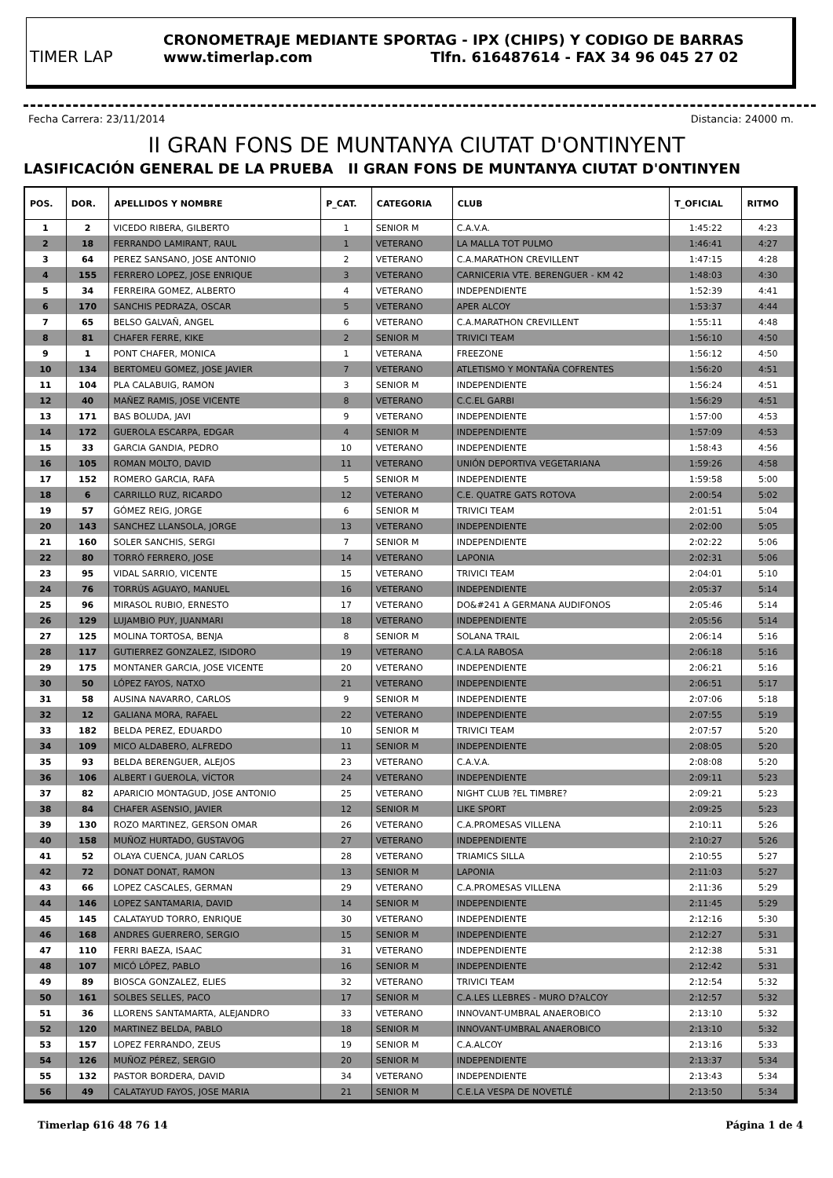TIMER LAP
CRONOMETRAJE MEDIANTE SPORTAG - IPX (CHIPS) Y CODIGO DE BARRAS
www.timerlap.com Tlfn. 616487614 - FAX 34 96 045 27 02
Fecha Carrera: 23/11/2014 Distancia: 24000 m.
II GRAN FONS DE MUNTANYA CIUTAT D'ONTINYENT
LASIFICACIÓN GENERAL DE LA PRUEBA II GRAN FONS DE MUNTANYA CIUTAT D'ONTINYEN
| POS. | DOR. | APELLIDOS Y NOMBRE | P_CAT. | CATEGORIA | CLUB | T_OFICIAL | RITMO |
| --- | --- | --- | --- | --- | --- | --- | --- |
| 1 | 2 | VICEDO RIBERA, GILBERTO | 1 | SENIOR M | C.A.V.A. | 1:45:22 | 4:23 |
| 2 | 18 | FERRANDO LAMIRANT, RAUL | 1 | VETERANO | LA MALLA TOT PULMO | 1:46:41 | 4:27 |
| 3 | 64 | PEREZ SANSANO, JOSE ANTONIO | 2 | VETERANO | C.A.MARATHON CREVILLENT | 1:47:15 | 4:28 |
| 4 | 155 | FERRERO LOPEZ, JOSE ENRIQUE | 3 | VETERANO | CARNICERIA VTE. BERENGUER - KM 42 | 1:48:03 | 4:30 |
| 5 | 34 | FERREIRA GOMEZ, ALBERTO | 4 | VETERANO | INDEPENDIENTE | 1:52:39 | 4:41 |
| 6 | 170 | SANCHIS PEDRAZA, OSCAR | 5 | VETERANO | APER ALCOY | 1:53:37 | 4:44 |
| 7 | 65 | BELSO GALVAÑ, ANGEL | 6 | VETERANO | C.A.MARATHON CREVILLENT | 1:55:11 | 4:48 |
| 8 | 81 | CHAFER FERRE, KIKE | 2 | SENIOR M | TRIVICI TEAM | 1:56:10 | 4:50 |
| 9 | 1 | PONT CHAFER, MONICA | 1 | VETERANA | FREEZONE | 1:56:12 | 4:50 |
| 10 | 134 | BERTOMEU GOMEZ, JOSE JAVIER | 7 | VETERANO | ATLETISMO Y MONTAÑA COFRENTES | 1:56:20 | 4:51 |
| 11 | 104 | PLA CALABUIG, RAMON | 3 | SENIOR M | INDEPENDIENTE | 1:56:24 | 4:51 |
| 12 | 40 | MAÑEZ RAMIS, JOSE VICENTE | 8 | VETERANO | C.C.EL GARBI | 1:56:29 | 4:51 |
| 13 | 171 | BAS BOLUDA, JAVI | 9 | VETERANO | INDEPENDIENTE | 1:57:00 | 4:53 |
| 14 | 172 | GUEROLA ESCARPA, EDGAR | 4 | SENIOR M | INDEPENDIENTE | 1:57:09 | 4:53 |
| 15 | 33 | GARCIA GANDIA, PEDRO | 10 | VETERANO | INDEPENDIENTE | 1:58:43 | 4:56 |
| 16 | 105 | ROMAN MOLTO, DAVID | 11 | VETERANO | UNIÓN DEPORTIVA VEGETARIANA | 1:59:26 | 4:58 |
| 17 | 152 | ROMERO GARCIA, RAFA | 5 | SENIOR M | INDEPENDIENTE | 1:59:58 | 5:00 |
| 18 | 6 | CARRILLO RUZ, RICARDO | 12 | VETERANO | C.E. QUATRE GATS ROTOVA | 2:00:54 | 5:02 |
| 19 | 57 | GÓMEZ REIG, JORGE | 6 | SENIOR M | TRIVICI TEAM | 2:01:51 | 5:04 |
| 20 | 143 | SANCHEZ LLANSOLA, JORGE | 13 | VETERANO | INDEPENDIENTE | 2:02:00 | 5:05 |
| 21 | 160 | SOLER SANCHIS, SERGI | 7 | SENIOR M | INDEPENDIENTE | 2:02:22 | 5:06 |
| 22 | 80 | TORRÓ FERRERO, JOSE | 14 | VETERANO | LAPONIA | 2:02:31 | 5:06 |
| 23 | 95 | VIDAL SARRIO, VICENTE | 15 | VETERANO | TRIVICI TEAM | 2:04:01 | 5:10 |
| 24 | 76 | TORRÚS AGUAYO, MANUEL | 16 | VETERANO | INDEPENDIENTE | 2:05:37 | 5:14 |
| 25 | 96 | MIRASOL RUBIO, ERNESTO | 17 | VETERANO | DO&#241 A GERMANA AUDIFONOS | 2:05:46 | 5:14 |
| 26 | 129 | LUJAMBIO PUY, JUANMARI | 18 | VETERANO | INDEPENDIENTE | 2:05:56 | 5:14 |
| 27 | 125 | MOLINA TORTOSA, BENJA | 8 | SENIOR M | SOLANA TRAIL | 2:06:14 | 5:16 |
| 28 | 117 | GUTIERREZ GONZALEZ, ISIDORO | 19 | VETERANO | C.A.LA RABOSA | 2:06:18 | 5:16 |
| 29 | 175 | MONTANER GARCIA, JOSE VICENTE | 20 | VETERANO | INDEPENDIENTE | 2:06:21 | 5:16 |
| 30 | 50 | LÓPEZ FAYOS, NATXO | 21 | VETERANO | INDEPENDIENTE | 2:06:51 | 5:17 |
| 31 | 58 | AUSINA NAVARRO, CARLOS | 9 | SENIOR M | INDEPENDIENTE | 2:07:06 | 5:18 |
| 32 | 12 | GALIANA MORA, RAFAEL | 22 | VETERANO | INDEPENDIENTE | 2:07:55 | 5:19 |
| 33 | 182 | BELDA PEREZ, EDUARDO | 10 | SENIOR M | TRIVICI TEAM | 2:07:57 | 5:20 |
| 34 | 109 | MICO ALDABERO, ALFREDO | 11 | SENIOR M | INDEPENDIENTE | 2:08:05 | 5:20 |
| 35 | 93 | BELDA BERENGUER, ALEJOS | 23 | VETERANO | C.A.V.A. | 2:08:08 | 5:20 |
| 36 | 106 | ALBERT I GUEROLA, VÍCTOR | 24 | VETERANO | INDEPENDIENTE | 2:09:11 | 5:23 |
| 37 | 82 | APARICIO MONTAGUD, JOSE ANTONIO | 25 | VETERANO | NIGHT CLUB ?EL TIMBRE? | 2:09:21 | 5:23 |
| 38 | 84 | CHAFER ASENSIO, JAVIER | 12 | SENIOR M | LIKE SPORT | 2:09:25 | 5:23 |
| 39 | 130 | ROZO MARTINEZ, GERSON OMAR | 26 | VETERANO | C.A.PROMESAS VILLENA | 2:10:11 | 5:26 |
| 40 | 158 | MUÑOZ HURTADO, GUSTAVOG | 27 | VETERANO | INDEPENDIENTE | 2:10:27 | 5:26 |
| 41 | 52 | OLAYA CUENCA, JUAN CARLOS | 28 | VETERANO | TRIAMICS SILLA | 2:10:55 | 5:27 |
| 42 | 72 | DONAT DONAT, RAMON | 13 | SENIOR M | LAPONIA | 2:11:03 | 5:27 |
| 43 | 66 | LOPEZ CASCALES, GERMAN | 29 | VETERANO | C.A.PROMESAS VILLENA | 2:11:36 | 5:29 |
| 44 | 146 | LOPEZ SANTAMARIA, DAVID | 14 | SENIOR M | INDEPENDIENTE | 2:11:45 | 5:29 |
| 45 | 145 | CALATAYUD TORRO, ENRIQUE | 30 | VETERANO | INDEPENDIENTE | 2:12:16 | 5:30 |
| 46 | 168 | ANDRES GUERRERO, SERGIO | 15 | SENIOR M | INDEPENDIENTE | 2:12:27 | 5:31 |
| 47 | 110 | FERRI BAEZA, ISAAC | 31 | VETERANO | INDEPENDIENTE | 2:12:38 | 5:31 |
| 48 | 107 | MICÓ LÓPEZ, PABLO | 16 | SENIOR M | INDEPENDIENTE | 2:12:42 | 5:31 |
| 49 | 89 | BIOSCA GONZALEZ, ELIES | 32 | VETERANO | TRIVICI TEAM | 2:12:54 | 5:32 |
| 50 | 161 | SOLBES SELLES, PACO | 17 | SENIOR M | C.A.LES LLEBRES - MURO D?ALCOY | 2:12:57 | 5:32 |
| 51 | 36 | LLORENS SANTAMARTA, ALEJANDRO | 33 | VETERANO | INNOVANT-UMBRAL ANAEROBICO | 2:13:10 | 5:32 |
| 52 | 120 | MARTINEZ BELDA, PABLO | 18 | SENIOR M | INNOVANT-UMBRAL ANAEROBICO | 2:13:10 | 5:32 |
| 53 | 157 | LOPEZ FERRANDO, ZEUS | 19 | SENIOR M | C.A.ALCOY | 2:13:16 | 5:33 |
| 54 | 126 | MUÑOZ PÉREZ, SERGIO | 20 | SENIOR M | INDEPENDIENTE | 2:13:37 | 5:34 |
| 55 | 132 | PASTOR BORDERA, DAVID | 34 | VETERANO | INDEPENDIENTE | 2:13:43 | 5:34 |
| 56 | 49 | CALATAYUD FAYOS, JOSE MARIA | 21 | SENIOR M | C.E.LA VESPA DE NOVETLÉ | 2:13:50 | 5:34 |
Timerlap 616 48 76 14 Página 1 de 4